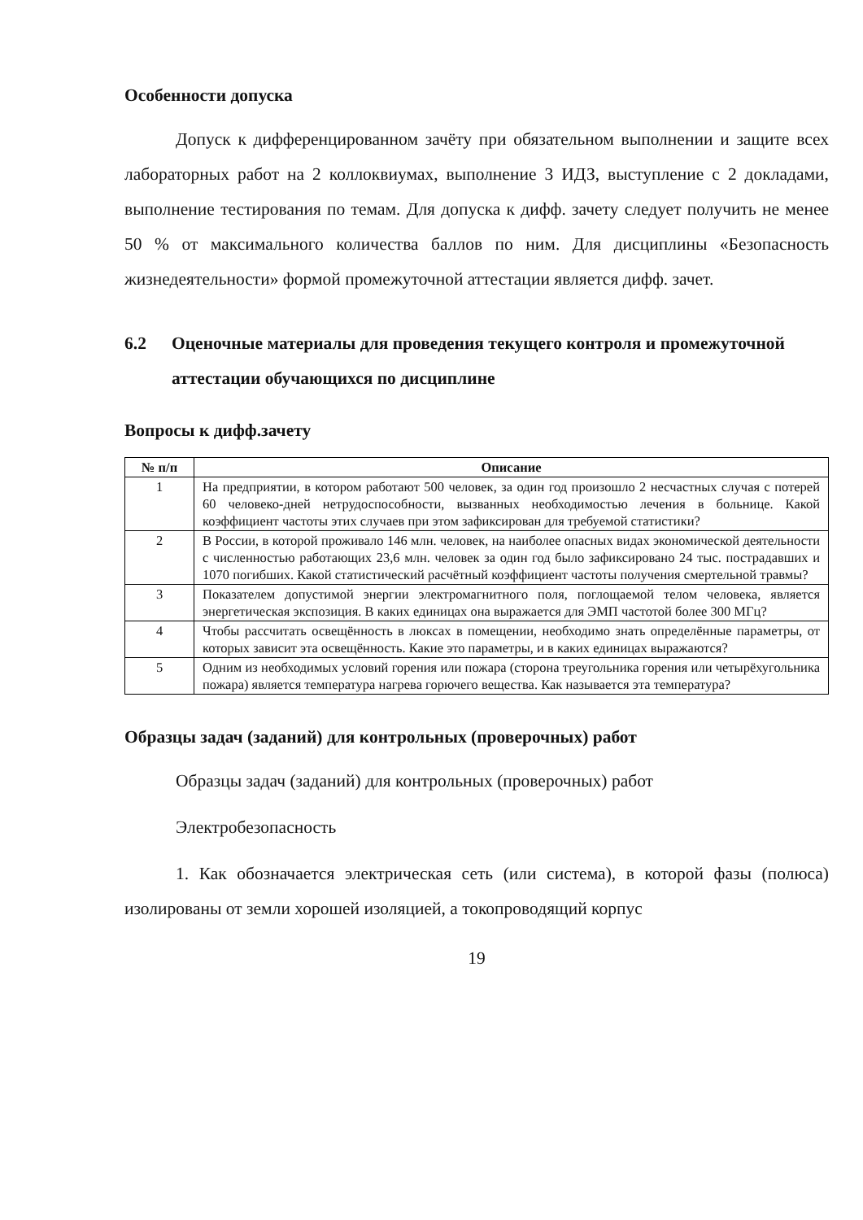Особенности допуска
Допуск к дифференцированном зачёту при обязательном выполнении и защите всех лабораторных работ на 2 коллоквиумах, выполнение 3 ИДЗ, выступление с 2 докладами, выполнение тестирования по темам. Для допуска к дифф. зачету следует получить не менее 50 % от максимального количества баллов по ним. Для дисциплины «Безопасность жизнедеятельности» формой промежуточной аттестации является дифф. зачет.
6.2 Оценочные материалы для проведения текущего контроля и промежуточной аттестации обучающихся по дисциплине
Вопросы к дифф.зачету
| № п/п | Описание |
| --- | --- |
| 1 | На предприятии, в котором работают 500 человек, за один год произошло 2 несчастных случая с потерей 60 человеко-дней нетрудоспособности, вызванных необходимостью лечения в больнице. Какой коэффициент частоты этих случаев при этом зафиксирован для требуемой статистики? |
| 2 | В России, в которой проживало 146 млн. человек, на наиболее опасных видах экономической деятельности с численностью работающих 23,6 млн. человек за один год было зафиксировано 24 тыс. пострадавших и 1070 погибших. Какой статистический расчётный коэффициент частоты получения смертельной травмы? |
| 3 | Показателем допустимой энергии электромагнитного поля, поглощаемой телом человека, является энергетическая экспозиция. В каких единицах она выражается для ЭМП частотой более 300 МГц? |
| 4 | Чтобы рассчитать освещённость в люксах в помещении, необходимо знать определённые параметры, от которых зависит эта освещённость. Какие это параметры, и в каких единицах выражаются? |
| 5 | Одним из необходимых условий горения или пожара (сторона треугольника горения или четырёхугольника пожара) является температура нагрева горючего вещества. Как называется эта температура? |
Образцы задач (заданий) для контрольных (проверочных) работ
Образцы задач (заданий) для контрольных (проверочных) работ
Электробезопасность
1. Как обозначается электрическая сеть (или система), в которой фазы (полюса) изолированы от земли хорошей изоляцией, а токопроводящий корпус
19